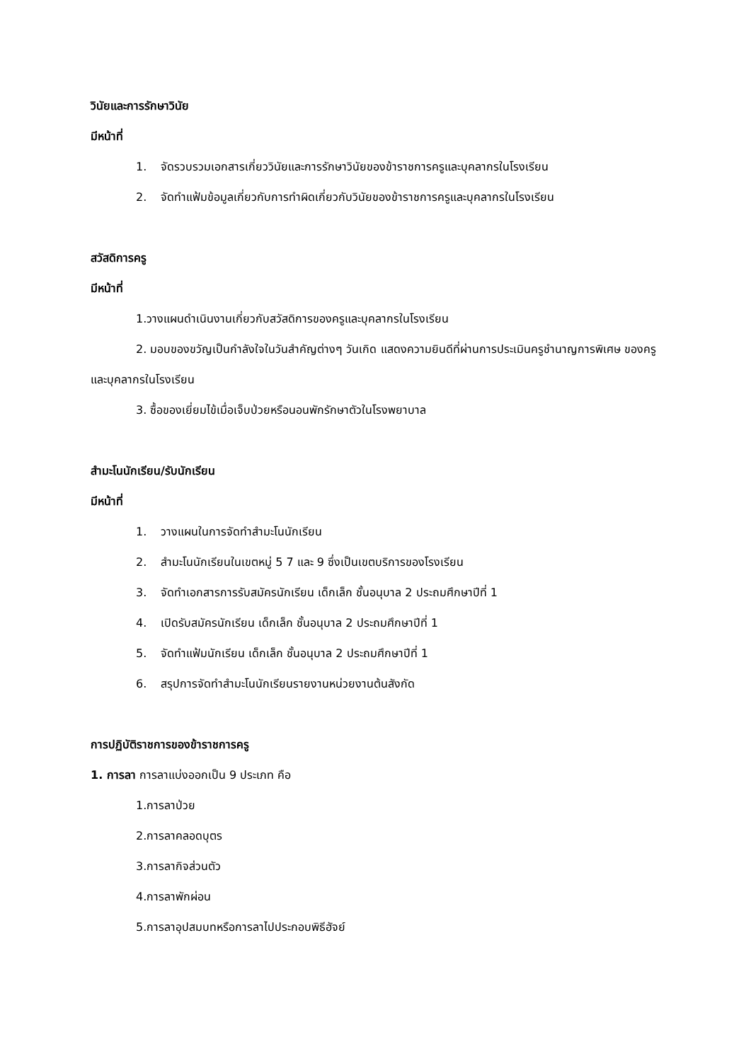วินัยและการรักษาวินัย
มีหน้าที่
1. จัดรวบรวมเอกสารเกี่ยววินัยและการรักษาวินัยของข้าราชการครูและบุคลากรในโรงเรียน
2. จัดทำแฟ้มข้อมูลเกี่ยวกับการทำผิดเกี่ยวกับวินัยของข้าราชการครูและบุคลากรในโรงเรียน
สวัสดิการครู
มีหน้าที่
1.วางแผนดำเนินงานเกี่ยวกับสวัสดิการของครูและบุคลากรในโรงเรียน
2. มอบของขวัญเป็นกำลังใจในวันสำคัญต่างๆ วันเกิด แสดงความยินดีที่ผ่านการประเมินครูชำนาญการพิเศษ ของครูและบุคลากรในโรงเรียน
3. ซื้อของเยี่ยมไข้เมื่อเจ็บป่วยหรือนอนพักรักษาตัวในโรงพยาบาล
สำมะโนนักเรียน/รับนักเรียน
มีหน้าที่
1. วางแผนในการจัดทำสำมะโนนักเรียน
2. สำมะโนนักเรียนในเขตหมู่ 5 7 และ 9 ซึ่งเป็นเขตบริการของโรงเรียน
3. จัดทำเอกสารการรับสมัครนักเรียน เด็กเล็ก ชั้นอนุบาล 2 ประถมศึกษาปีที่ 1
4. เปิดรับสมัครนักเรียน เด็กเล็ก ชั้นอนุบาล 2 ประถมศึกษาปีที่ 1
5. จัดทำแฟ้มนักเรียน เด็กเล็ก ชั้นอนุบาล 2 ประถมศึกษาปีที่ 1
6. สรุปการจัดทำสำมะโนนักเรียนรายงานหน่วยงานต้นสังกัด
การปฏิบัติราชการของข้าราชการครู
1. การลา การลาแบ่งออกเป็น 9 ประเภท คือ
1.การลาป่วย
2.การลาคลอดบุตร
3.การลากิจส่วนตัว
4.การลาพักผ่อน
5.การลาอุปสมบทหรือการลาไปประกอบพิธีฮัจย์